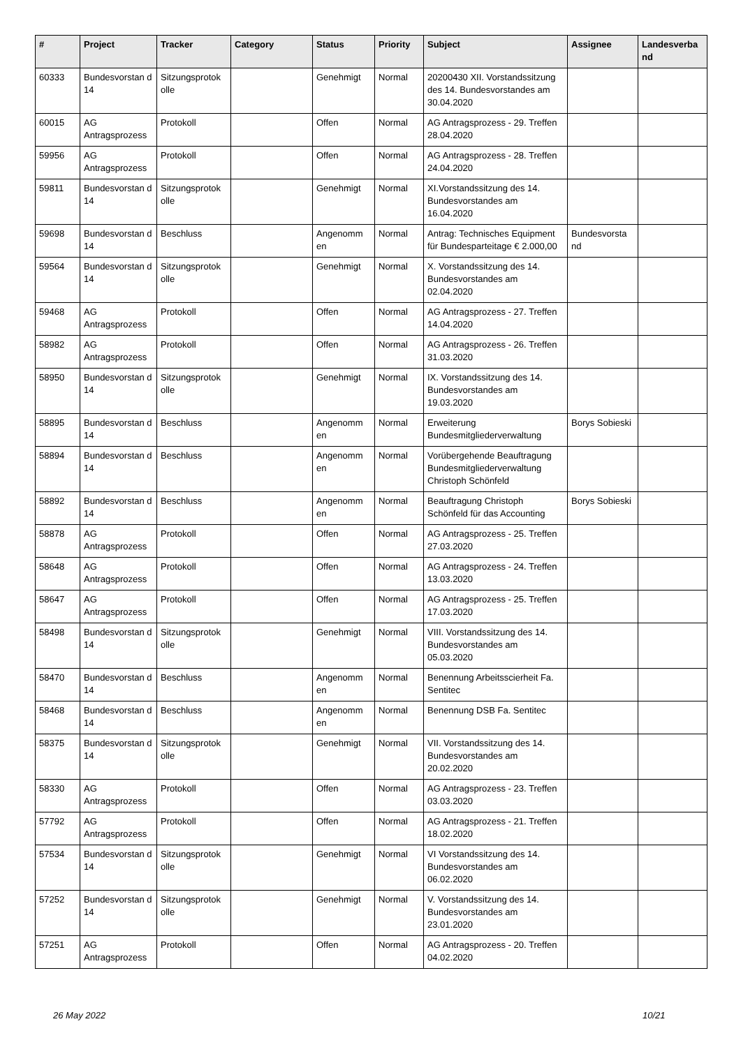| # | Project | Tracker | Category | Status | Priority | Subject | Assignee | Landesverba nd |
| --- | --- | --- | --- | --- | --- | --- | --- | --- |
| 60333 | Bundesvorstan d 14 | Sitzungsprotok olle | | Genehmigt | Normal | 20200430 XII. Vorstandssitzung des 14. Bundesvorstandes am 30.04.2020 | | |
| 60015 | AG Antragsprozess | Protokoll | | Offen | Normal | AG Antragsprozess - 29. Treffen 28.04.2020 | | |
| 59956 | AG Antragsprozess | Protokoll | | Offen | Normal | AG Antragsprozess - 28. Treffen 24.04.2020 | | |
| 59811 | Bundesvorstan d 14 | Sitzungsprotok olle | | Genehmigt | Normal | XI.Vorstandssitzung des 14. Bundesvorstandes am 16.04.2020 | | |
| 59698 | Bundesvorstan d 14 | Beschluss | | Angenomm en | Normal | Antrag: Technisches Equipment für Bundesparteitage € 2.000,00 | Bundesvorsta nd | |
| 59564 | Bundesvorstan d 14 | Sitzungsprotok olle | | Genehmigt | Normal | X. Vorstandssitzung des 14. Bundesvorstandes am 02.04.2020 | | |
| 59468 | AG Antragsprozess | Protokoll | | Offen | Normal | AG Antragsprozess - 27. Treffen 14.04.2020 | | |
| 58982 | AG Antragsprozess | Protokoll | | Offen | Normal | AG Antragsprozess - 26. Treffen 31.03.2020 | | |
| 58950 | Bundesvorstan d 14 | Sitzungsprotok olle | | Genehmigt | Normal | IX. Vorstandssitzung des 14. Bundesvorstandes am 19.03.2020 | | |
| 58895 | Bundesvorstan d 14 | Beschluss | | Angenomm en | Normal | Erweiterung Bundesmitgliederverwaltung | Borys Sobieski | |
| 58894 | Bundesvorstan d 14 | Beschluss | | Angenomm en | Normal | Vorübergehende Beauftragung Bundesmitgliederverwaltung Christoph Schönfeld | | |
| 58892 | Bundesvorstan d 14 | Beschluss | | Angenomm en | Normal | Beauftragung Christoph Schönfeld für das Accounting | Borys Sobieski | |
| 58878 | AG Antragsprozess | Protokoll | | Offen | Normal | AG Antragsprozess - 25. Treffen 27.03.2020 | | |
| 58648 | AG Antragsprozess | Protokoll | | Offen | Normal | AG Antragsprozess - 24. Treffen 13.03.2020 | | |
| 58647 | AG Antragsprozess | Protokoll | | Offen | Normal | AG Antragsprozess - 25. Treffen 17.03.2020 | | |
| 58498 | Bundesvorstan d 14 | Sitzungsprotok olle | | Genehmigt | Normal | VIII. Vorstandssitzung des 14. Bundesvorstandes am 05.03.2020 | | |
| 58470 | Bundesvorstan d 14 | Beschluss | | Angenomm en | Normal | Benennung Arbeitsscierheit Fa. Sentitec | | |
| 58468 | Bundesvorstan d 14 | Beschluss | | Angenomm en | Normal | Benennung DSB Fa. Sentitec | | |
| 58375 | Bundesvorstan d 14 | Sitzungsprotok olle | | Genehmigt | Normal | VII. Vorstandssitzung des 14. Bundesvorstandes am 20.02.2020 | | |
| 58330 | AG Antragsprozess | Protokoll | | Offen | Normal | AG Antragsprozess - 23. Treffen 03.03.2020 | | |
| 57792 | AG Antragsprozess | Protokoll | | Offen | Normal | AG Antragsprozess - 21. Treffen 18.02.2020 | | |
| 57534 | Bundesvorstan d 14 | Sitzungsprotok olle | | Genehmigt | Normal | VI Vorstandssitzung des 14. Bundesvorstandes am 06.02.2020 | | |
| 57252 | Bundesvorstan d 14 | Sitzungsprotok olle | | Genehmigt | Normal | V. Vorstandssitzung des 14. Bundesvorstandes am 23.01.2020 | | |
| 57251 | AG Antragsprozess | Protokoll | | Offen | Normal | AG Antragsprozess - 20. Treffen 04.02.2020 | | |
26 May 2022 10/21